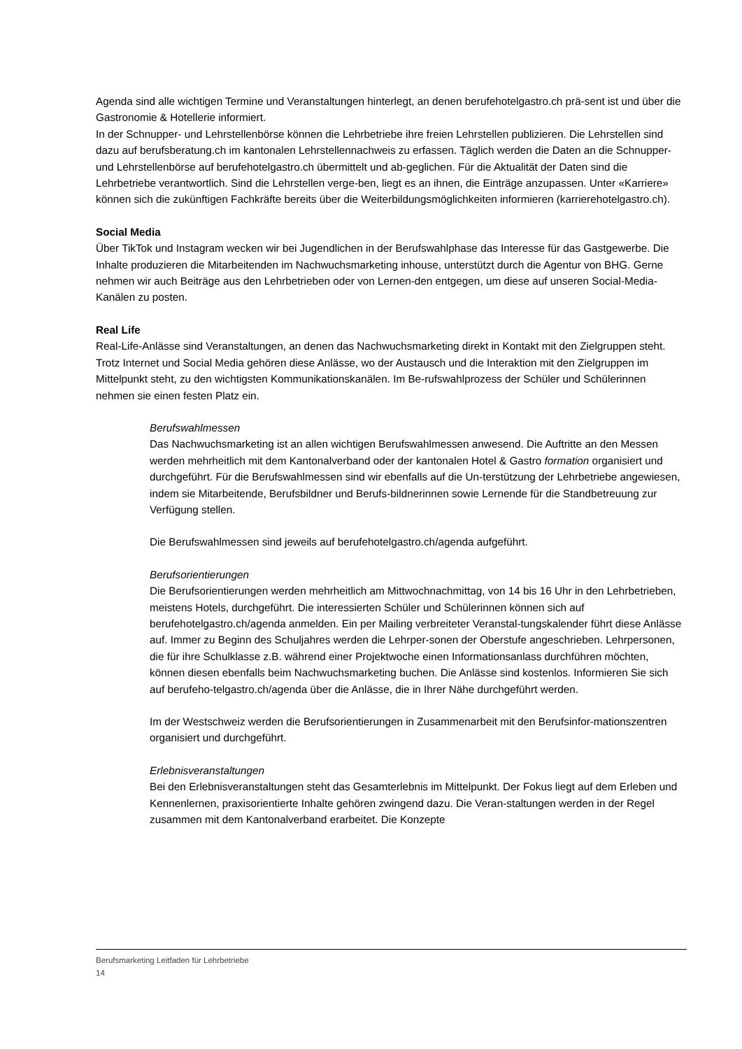Agenda sind alle wichtigen Termine und Veranstaltungen hinterlegt, an denen berufehotelgastro.ch prä-sent ist und über die Gastronomie & Hotellerie informiert.
In der Schnupper- und Lehrstellenbörse können die Lehrbetriebe ihre freien Lehrstellen publizieren. Die Lehrstellen sind dazu auf berufsberatung.ch im kantonalen Lehrstellennachweis zu erfassen. Täglich werden die Daten an die Schnupper- und Lehrstellenbörse auf berufehotelgastro.ch übermittelt und ab-geglichen. Für die Aktualität der Daten sind die Lehrbetriebe verantwortlich. Sind die Lehrstellen verge-ben, liegt es an ihnen, die Einträge anzupassen. Unter «Karriere» können sich die zukünftigen Fachkräfte bereits über die Weiterbildungsmöglichkeiten informieren (karrierehotelgastro.ch).
Social Media
Über TikTok und Instagram wecken wir bei Jugendlichen in der Berufswahlphase das Interesse für das Gastgewerbe. Die Inhalte produzieren die Mitarbeitenden im Nachwuchsmarketing inhouse, unterstützt durch die Agentur von BHG. Gerne nehmen wir auch Beiträge aus den Lehrbetrieben oder von Lernen-den entgegen, um diese auf unseren Social-Media-Kanälen zu posten.
Real Life
Real-Life-Anlässe sind Veranstaltungen, an denen das Nachwuchsmarketing direkt in Kontakt mit den Zielgruppen steht. Trotz Internet und Social Media gehören diese Anlässe, wo der Austausch und die Interaktion mit den Zielgruppen im Mittelpunkt steht, zu den wichtigsten Kommunikationskanälen. Im Be-rufswahlprozess der Schüler und Schülerinnen nehmen sie einen festen Platz ein.
Berufswahlmessen
Das Nachwuchsmarketing ist an allen wichtigen Berufswahlmessen anwesend. Die Auftritte an den Messen werden mehrheitlich mit dem Kantonalverband oder der kantonalen Hotel & Gastro formation organisiert und durchgeführt. Für die Berufswahlmessen sind wir ebenfalls auf die Un-terstützung der Lehrbetriebe angewiesen, indem sie Mitarbeitende, Berufsbildner und Berufs-bildnerinnen sowie Lernende für die Standbetreuung zur Verfügung stellen.
Die Berufswahlmessen sind jeweils auf berufehotelgastro.ch/agenda aufgeführt.
Berufsorientierungen
Die Berufsorientierungen werden mehrheitlich am Mittwochnachmittag, von 14 bis 16 Uhr in den Lehrbetrieben, meistens Hotels, durchgeführt. Die interessierten Schüler und Schülerinnen können sich auf berufehotelgastro.ch/agenda anmelden. Ein per Mailing verbreiteter Veranstal-tungskalender führt diese Anlässe auf. Immer zu Beginn des Schuljahres werden die Lehrper-sonen der Oberstufe angeschrieben. Lehrpersonen, die für ihre Schulklasse z.B. während einer Projektwoche einen Informationsanlass durchführen möchten, können diesen ebenfalls beim Nachwuchsmarketing buchen. Die Anlässe sind kostenlos. Informieren Sie sich auf berufeho-telgastro.ch/agenda über die Anlässe, die in Ihrer Nähe durchgeführt werden.
Im der Westschweiz werden die Berufsorientierungen in Zusammenarbeit mit den Berufsinfor-mationszentren organisiert und durchgeführt.
Erlebnisveranstaltungen
Bei den Erlebnisveranstaltungen steht das Gesamterlebnis im Mittelpunkt. Der Fokus liegt auf dem Erleben und Kennenlernen, praxisorientierte Inhalte gehören zwingend dazu. Die Veran-staltungen werden in der Regel zusammen mit dem Kantonalverband erarbeitet. Die Konzepte
Berufsmarketing Leitfaden für Lehrbetriebe
14